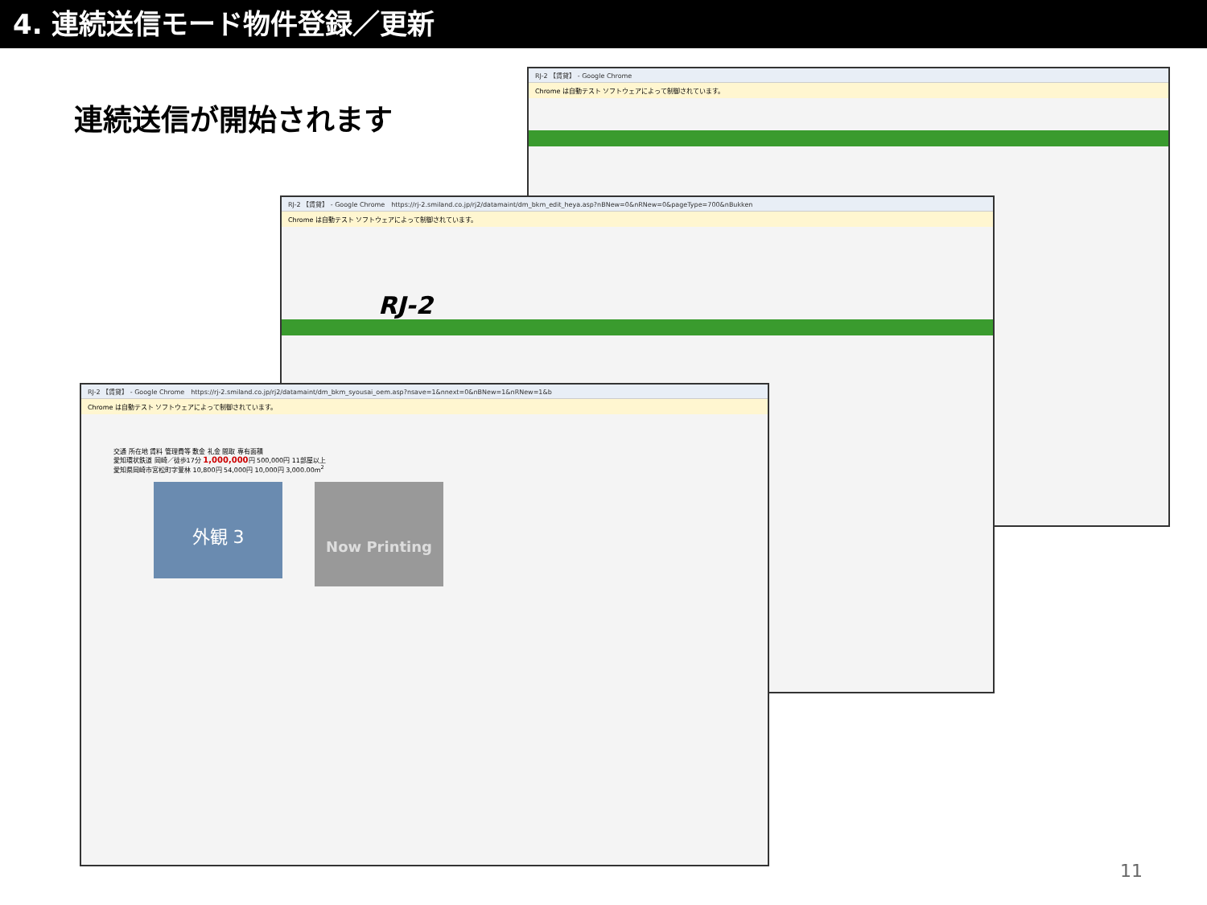4. 連続送信モード物件登録／更新
連続送信が開始されます
RJ-2 【賃貸】 - Google Chrome
Chrome は自動テスト ソフトウェアによって制御されています。
RJ-2 【賃貸】 - Google Chrome　https://rj-2.smiland.co.jp/rj2/datamaint/dm_bkm_edit_heya.asp?nBNew=0&nRNew=0&pageType=700&nBukken
Chrome は自動テスト ソフトウェアによって制御されています。
RJ-2
RJ-2 【賃貸】 - Google Chrome　https://rj-2.smiland.co.jp/rj2/datamaint/dm_bkm_syousai_oem.asp?nsave=1&nnext=0&nBNew=1&nRNew=1&b
Chrome は自動テスト ソフトウェアによって制御されています。
交通 所在地 賃料 管理費等 敷金 礼金 間取 専有面積
愛知環状鉄道 岡崎／徒歩17分 1,000,000円 500,000円 11部屋以上
愛知県岡崎市宮松町字萱林 10,800円 54,000円 10,000円 3,000.00m<sup>2</sup>
外観 3
Now Printing
11